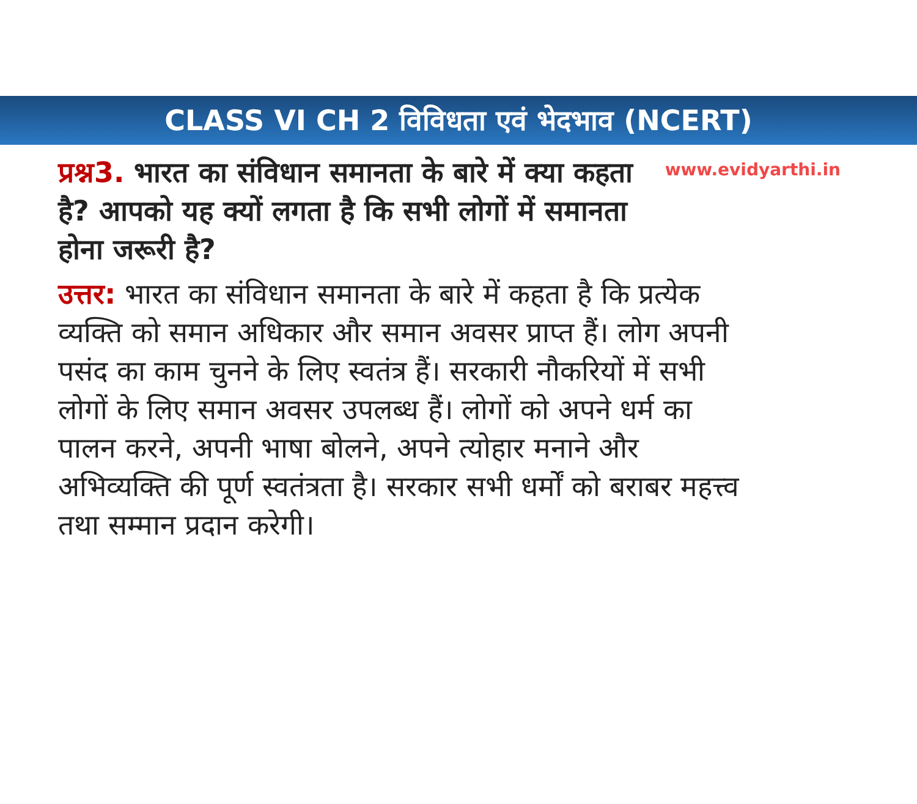CLASS VI CH 2 विविधता एवं भेदभाव (NCERT)
www.evidyarthi.in
प्रश्न3. भारत का संविधान समानता के बारे में क्या कहता है? आपको यह क्यों लगता है कि सभी लोगों में समानता होना जरूरी है?
उत्तर: भारत का संविधान समानता के बारे में कहता है कि प्रत्येक व्यक्ति को समान अधिकार और समान अवसर प्राप्त हैं। लोग अपनी पसंद का काम चुनने के लिए स्वतंत्र हैं। सरकारी नौकरियों में सभी लोगों के लिए समान अवसर उपलब्ध हैं। लोगों को अपने धर्म का पालन करने, अपनी भाषा बोलने, अपने त्योहार मनाने और अभिव्यक्ति की पूर्ण स्वतंत्रता है। सरकार सभी धर्मों को बराबर महत्त्व तथा सम्मान प्रदान करेगी।